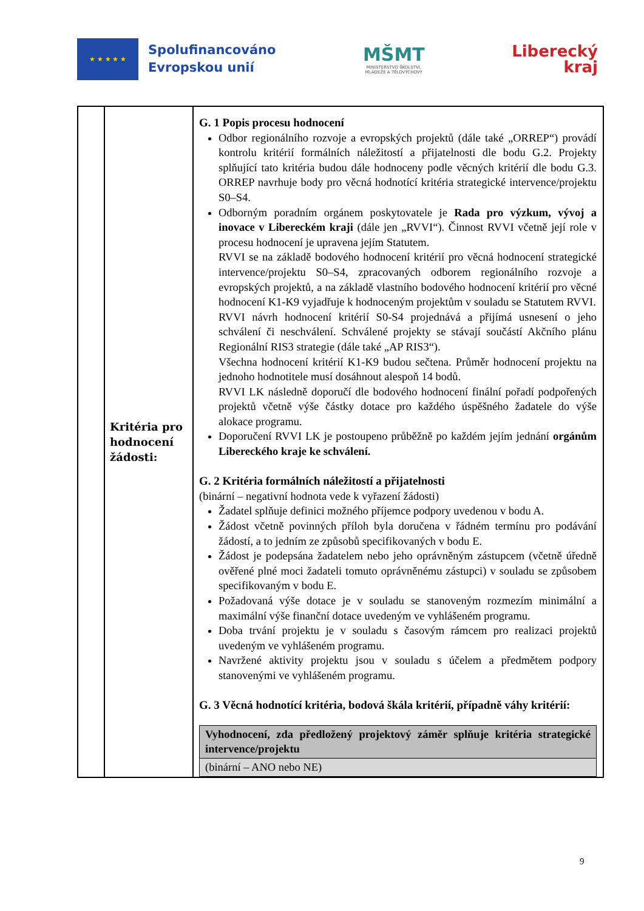★ ★ ★ ★ ★
Spolufinancováno
Evropskou unií
MŠMT
MINISTERSTVO ŠKOLSTVÍ,
MLÁDEŽE A TĚLOVÝCHOVY
Liberecký
kraj
| | Kritéria pro hodnocení žádosti: | G. 1 Popis procesu hodnocení Odbor regionálního rozvoje a evropských projektů (dále také „ORREP“) provádí kontrolu kritérií formálních náležitostí a přijatelnosti dle bodu G.2. Projekty splňující tato kritéria budou dále hodnoceny podle věcných kritérií dle bodu G.3. ORREP navrhuje body pro věcná hodnotící kritéria strategické intervence/projektu S0–S4. Odborným poradním orgánem poskytovatele je Rada pro výzkum, vývoj a inovace v Libereckém kraji (dále jen „RVVI“). Činnost RVVI včetně její role v procesu hodnocení je upravena jejím Statutem. RVVI se na základě bodového hodnocení kritérií pro věcná hodnocení strategické intervence/projektu S0–S4, zpracovaných odborem regionálního rozvoje a evropských projektů, a na základě vlastního bodového hodnocení kritérií pro věcné hodnocení K1-K9 vyjadřuje k hodnoceným projektům v souladu se Statutem RVVI. RVVI návrh hodnocení kritérií S0-S4 projednává a přijímá usnesení o jeho schválení či neschválení. Schválené projekty se stávají součástí Akčního plánu Regionální RIS3 strategie (dále také „AP RIS3“). Všechna hodnocení kritérií K1-K9 budou sečtena. Průměr hodnocení projektu na jednoho hodnotitele musí dosáhnout alespoň 14 bodů. RVVI LK následně doporučí dle bodového hodnocení finální pořadí podpořených projektů včetně výše částky dotace pro každého úspěšného žadatele do výše alokace programu. Doporučení RVVI LK je postoupeno průběžně po každém jejím jednání orgánům Libereckého kraje ke schválení. G. 2 Kritéria formálních náležitostí a přijatelnosti (binární – negativní hodnota vede k vyřazení žádosti) Žadatel splňuje definici možného příjemce podpory uvedenou v bodu A. Žádost včetně povinných příloh byla doručena v řádném termínu pro podávání žádostí, a to jedním ze způsobů specifikovaných v bodu E. Žádost je podepsána žadatelem nebo jeho oprávněným zástupcem (včetně úředně ověřené plné moci žadateli tomuto oprávněnému zástupci) v souladu se způsobem specifikovaným v bodu E. Požadovaná výše dotace je v souladu se stanoveným rozmezím minimální a maximální výše finanční dotace uvedeným ve vyhlášeném programu. Doba trvání projektu je v souladu s časovým rámcem pro realizaci projektů uvedeným ve vyhlášeném programu. Navržené aktivity projektu jsou v souladu s účelem a předmětem podpory stanovenými ve vyhlášeném programu. G. 3 Věcná hodnotící kritéria, bodová škála kritérií, případně váhy kritérií: / Vyhodnocení, zda předložený projektový záměr splňuje kritéria strategické intervence/projektu / / (binární – ANO nebo NE) / |
9